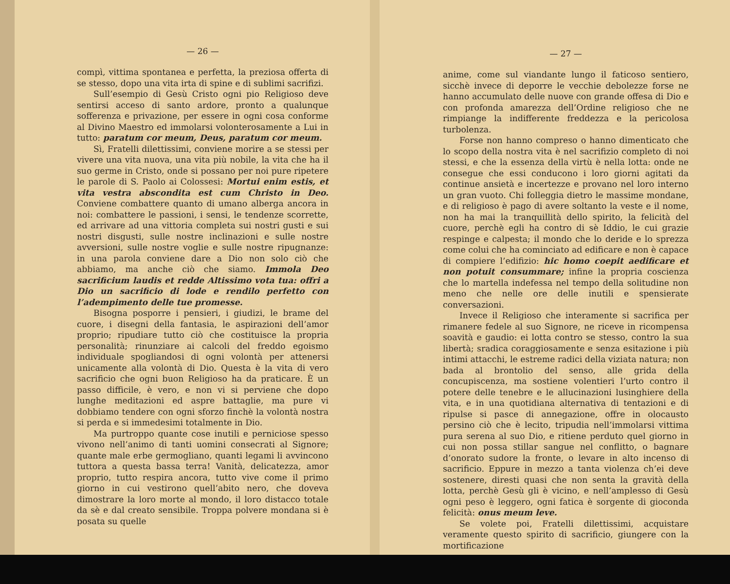— 26 —
compì, vittima spontanea e perfetta, la preziosa offerta di se stesso, dopo una vita irta di spine e di sublimi sacrifizi.
Sull’esempio di Gesù Cristo ogni pio Religioso deve sentirsi acceso di santo ardore, pronto a qualunque sofferenza e privazione, per essere in ogni cosa conforme al Divino Maestro ed immolarsi volonterosamente a Lui in tutto: paratum cor meum, Deus, paratum cor meum.
Sì, Fratelli dilettissimi, conviene morire a se stessi per vivere una vita nuova, una vita più nobile, la vita che ha il suo germe in Cristo, onde si possano per noi pure ripetere le parole di S. Paolo ai Colossesi: Mortui enim estis, et vita vestra abscondita est cum Christo in Deo. Conviene combattere quanto di umano alberga ancora in noi: combattere le passioni, i sensi, le tendenze scorrette, ed arrivare ad una vittoria completa sui nostri gusti e sui nostri disgusti, sulle nostre inclinazioni e sulle nostre avversioni, sulle nostre voglie e sulle nostre ripugnanze: in una parola conviene dare a Dio non solo ciò che abbiamo, ma anche ciò che siamo. Immola Deo sacrificium laudis et redde Altissimo vota tua: offri a Dio un sacrificio di lode e rendilo perfetto con l’adempimento delle tue promesse.
Bisogna posporre i pensieri, i giudizi, le brame del cuore, i disegni della fantasia, le aspirazioni dell’amor proprio; ripudiare tutto ciò che costituisce la propria personalità; rinunziare ai calcoli del freddo egoismo individuale spogliandosi di ogni volontà per attenersi unicamente alla volontà di Dio. Questa è la vita di vero sacrificio che ogni buon Religioso ha da praticare. È un passo difficile, è vero, e non vi si perviene che dopo lunghe meditazioni ed aspre battaglie, ma pure vi dobbiamo tendere con ogni sforzo finchè la volontà nostra si perda e si immedesimi totalmente in Dio.
Ma purtroppo quante cose inutili e perniciose spesso vivono nell’animo di tanti uomini consecrati al Signore; quante male erbe germogliano, quanti legami li avvincono tuttora a questa bassa terra! Vanità, delicatezza, amor proprio, tutto respira ancora, tutto vive come il primo giorno in cui vestirono quell’abito nero, che doveva dimostrare la loro morte al mondo, il loro distacco totale da sè e dal creato sensibile. Troppa polvere mondana si è posata su quelle
— 27 —
anime, come sul viandante lungo il faticoso sentiero, sicchè invece di deporre le vecchie debolezze forse ne hanno accumulato delle nuove con grande offesa di Dio e con profonda amarezza dell’Ordine religioso che ne rimpiange la indifferente freddezza e la pericolosa turbolenza.
Forse non hanno compreso o hanno dimenticato che lo scopo della nostra vita è nel sacrifizio completo di noi stessi, e che la essenza della virtù è nella lotta: onde ne consegue che essi conducono i loro giorni agitati da continue ansietà e incertezze e provano nel loro interno un gran vuoto. Chi folleggia dietro le massime mondane, e di religioso è pago di avere soltanto la veste e il nome, non ha mai la tranquillità dello spirito, la felicità del cuore, perchè egli ha contro di sè Iddio, le cui grazie respinge e calpesta; il mondo che lo deride e lo sprezza come colui che ha cominciato ad edificare e non è capace di compiere l’edifizio: hic homo coepit aedificare et non potuit consummare; infine la propria coscienza che lo martella indefessa nel tempo della solitudine non meno che nelle ore delle inutili e spensierate conversazioni.
Invece il Religioso che interamente si sacrifica per rimanere fedele al suo Signore, ne riceve in ricompensa soavità e gaudio: ei lotta contro se stesso, contro la sua libertà; sradica coraggiosamente e senza esitazione i più intimi attacchi, le estreme radici della viziata natura; non bada al brontolio del senso, alle grida della concupiscenza, ma sostiene volentieri l’urto contro il potere delle tenebre e le allucinazioni lusinghiere della vita, e in una quotidiana alternativa di tentazioni e di ripulse si pasce di annegazione, offre in olocausto persino ciò che è lecito, tripudia nell’immolarsi vittima pura serena al suo Dio, e ritiene perduto quel giorno in cui non possa stillar sangue nel conflitto, o bagnare d’onorato sudore la fronte, o levare in alto incenso di sacrificio. Eppure in mezzo a tanta violenza ch’ei deve sostenere, diresti quasi che non senta la gravità della lotta, perchè Gesù gli è vicino, e nell’amplesso di Gesù ogni peso è leggero, ogni fatica è sorgente di gioconda felicità: onus meum leve.
Se volete poi, Fratelli dilettissimi, acquistare veramente questo spirito di sacrificio, giungere con la mortificazione